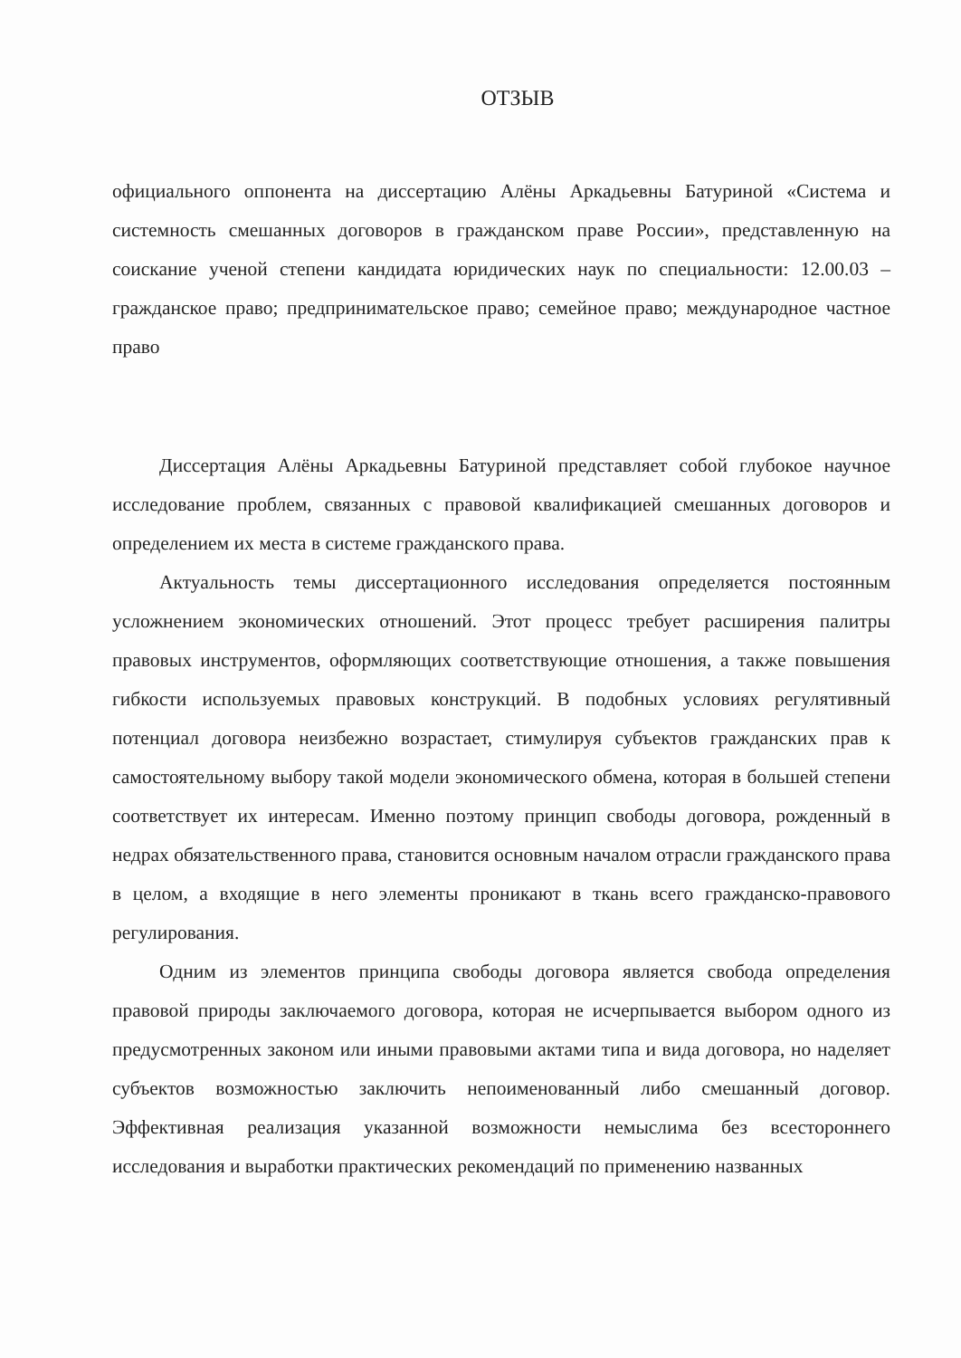ОТЗЫВ
официального оппонента на диссертацию Алёны Аркадьевны Батуриной «Система и системность смешанных договоров в гражданском праве России», представленную на соискание ученой степени кандидата юридических наук по специальности: 12.00.03 – гражданское право; предпринимательское право; семейное право; международное частное право
Диссертация Алёны Аркадьевны Батуриной представляет собой глубокое научное исследование проблем, связанных с правовой квалификацией смешанных договоров и определением их места в системе гражданского права.
Актуальность темы диссертационного исследования определяется постоянным усложнением экономических отношений. Этот процесс требует расширения палитры правовых инструментов, оформляющих соответствующие отношения, а также повышения гибкости используемых правовых конструкций. В подобных условиях регулятивный потенциал договора неизбежно возрастает, стимулируя субъектов гражданских прав к самостоятельному выбору такой модели экономического обмена, которая в большей степени соответствует их интересам. Именно поэтому принцип свободы договора, рожденный в недрах обязательственного права, становится основным началом отрасли гражданского права в целом, а входящие в него элементы проникают в ткань всего гражданско-правового регулирования.
Одним из элементов принципа свободы договора является свобода определения правовой природы заключаемого договора, которая не исчерпывается выбором одного из предусмотренных законом или иными правовыми актами типа и вида договора, но наделяет субъектов возможностью заключить непоименованный либо смешанный договор. Эффективная реализация указанной возможности немыслима без всестороннего исследования и выработки практических рекомендаций по применению названных